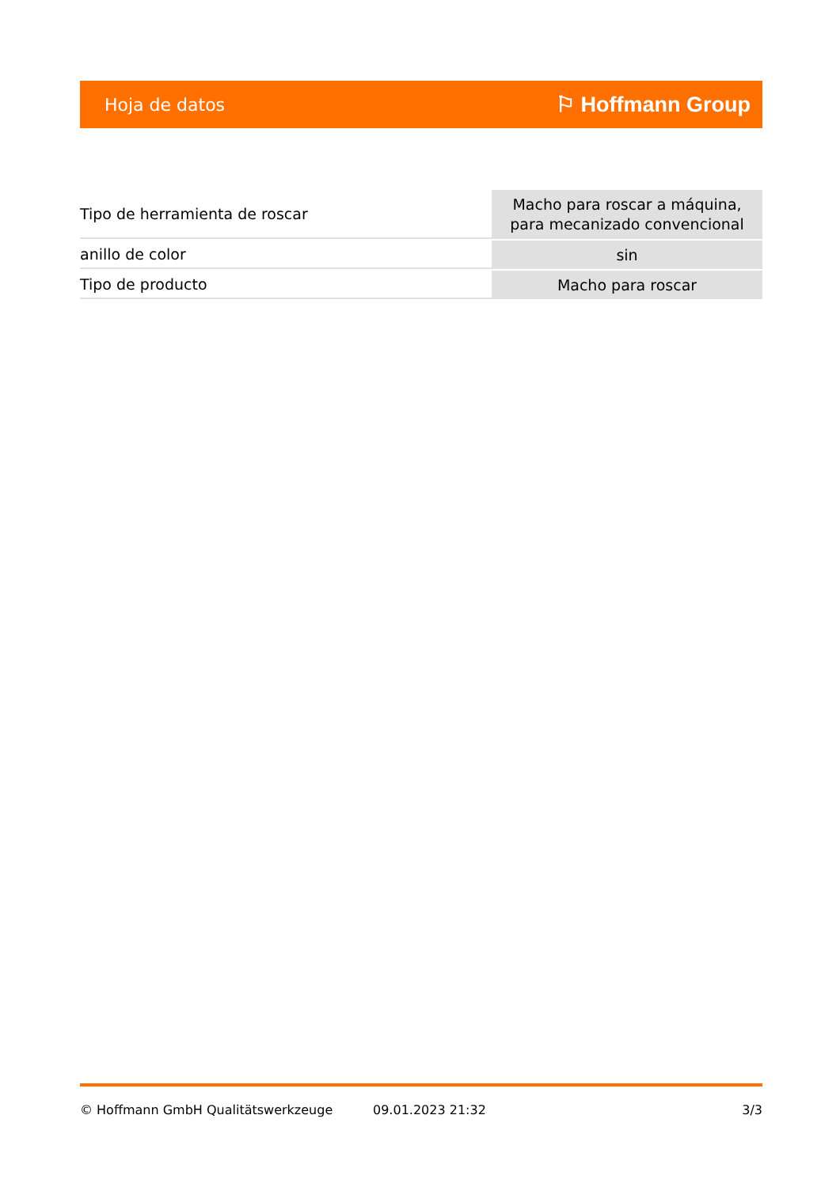Hoja de datos ⚐ Hoffmann Group
| Tipo de herramienta de roscar | Macho para roscar a máquina, para mecanizado convencional |
| anillo de color | sin |
| Tipo de producto | Macho para roscar |
© Hoffmann GmbH Qualitätswerkzeuge 09.01.2023 21:32 3/3